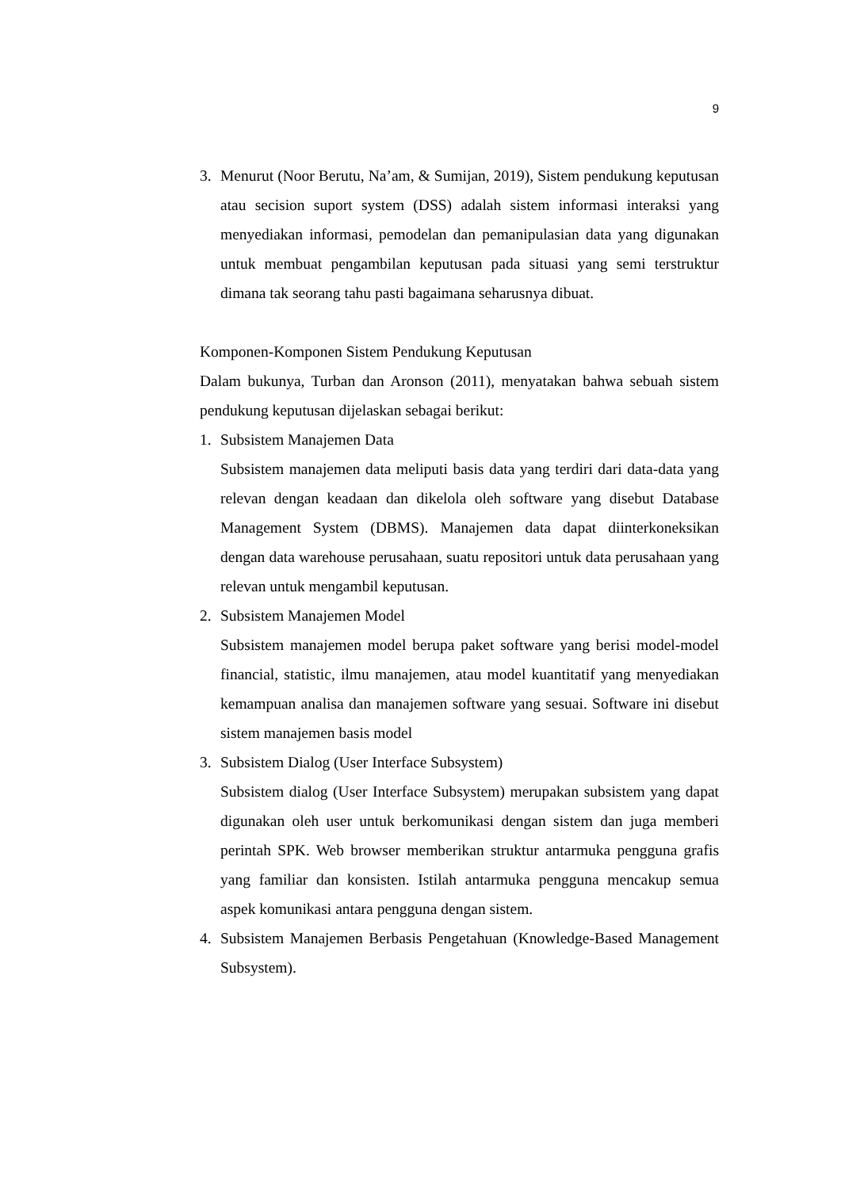9
3. Menurut (Noor Berutu, Na’am, & Sumijan, 2019), Sistem pendukung keputusan atau secision suport system (DSS) adalah sistem informasi interaksi yang menyediakan informasi, pemodelan dan pemanipulasian data yang digunakan untuk membuat pengambilan keputusan pada situasi yang semi terstruktur dimana tak seorang tahu pasti bagaimana seharusnya dibuat.
Komponen-Komponen Sistem Pendukung Keputusan
Dalam bukunya, Turban dan Aronson (2011), menyatakan bahwa sebuah sistem pendukung keputusan dijelaskan sebagai berikut:
1. Subsistem Manajemen Data
Subsistem manajemen data meliputi basis data yang terdiri dari data-data yang relevan dengan keadaan dan dikelola oleh software yang disebut Database Management System (DBMS). Manajemen data dapat diinterkoneksikan dengan data warehouse perusahaan, suatu repositori untuk data perusahaan yang relevan untuk mengambil keputusan.
2. Subsistem Manajemen Model
Subsistem manajemen model berupa paket software yang berisi model-model financial, statistic, ilmu manajemen, atau model kuantitatif yang menyediakan kemampuan analisa dan manajemen software yang sesuai. Software ini disebut sistem manajemen basis model
3. Subsistem Dialog (User Interface Subsystem)
Subsistem dialog (User Interface Subsystem) merupakan subsistem yang dapat digunakan oleh user untuk berkomunikasi dengan sistem dan juga memberi perintah SPK. Web browser memberikan struktur antarmuka pengguna grafis yang familiar dan konsisten. Istilah antarmuka pengguna mencakup semua aspek komunikasi antara pengguna dengan sistem.
4. Subsistem Manajemen Berbasis Pengetahuan (Knowledge-Based Management Subsystem).